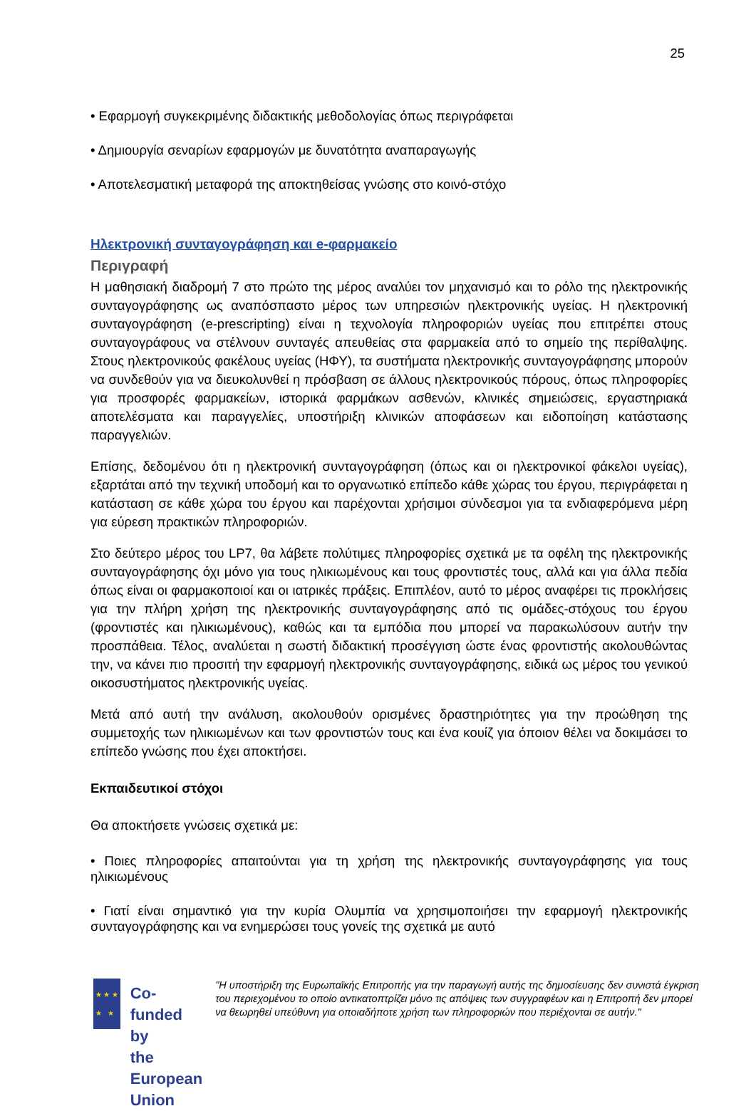25
• Εφαρμογή συγκεκριμένης διδακτικής μεθοδολογίας όπως περιγράφεται
• Δημιουργία σεναρίων εφαρμογών με δυνατότητα αναπαραγωγής
• Αποτελεσματική μεταφορά της αποκτηθείσας γνώσης στο κοινό-στόχο
Ηλεκτρονική συνταγογράφηση και e-φαρμακείο
Περιγραφή
Η μαθησιακή διαδρομή 7 στο πρώτο της μέρος αναλύει τον μηχανισμό και το ρόλο της ηλεκτρονικής συνταγογράφησης ως αναπόσπαστο μέρος των υπηρεσιών ηλεκτρονικής υγείας. Η ηλεκτρονική συνταγογράφηση (e-prescripting) είναι η τεχνολογία πληροφοριών υγείας που επιτρέπει στους συνταγογράφους να στέλνουν συνταγές απευθείας στα φαρμακεία από το σημείο της περίθαλψης. Στους ηλεκτρονικούς φακέλους υγείας (ΗΦΥ), τα συστήματα ηλεκτρονικής συνταγογράφησης μπορούν να συνδεθούν για να διευκολυνθεί η πρόσβαση σε άλλους ηλεκτρονικούς πόρους, όπως πληροφορίες για προσφορές φαρμακείων, ιστορικά φαρμάκων ασθενών, κλινικές σημειώσεις, εργαστηριακά αποτελέσματα και παραγγελίες, υποστήριξη κλινικών αποφάσεων και ειδοποίηση κατάστασης παραγγελιών.
Επίσης, δεδομένου ότι η ηλεκτρονική συνταγογράφηση (όπως και οι ηλεκτρονικοί φάκελοι υγείας), εξαρτάται από την τεχνική υποδομή και το οργανωτικό επίπεδο κάθε χώρας του έργου, περιγράφεται η κατάσταση σε κάθε χώρα του έργου και παρέχονται χρήσιμοι σύνδεσμοι για τα ενδιαφερόμενα μέρη για εύρεση πρακτικών πληροφοριών.
Στο δεύτερο μέρος του LP7, θα λάβετε πολύτιμες πληροφορίες σχετικά με τα οφέλη της ηλεκτρονικής συνταγογράφησης όχι μόνο για τους ηλικιωμένους και τους φροντιστές τους, αλλά και για άλλα πεδία όπως είναι οι φαρμακοποιοί και οι ιατρικές πράξεις. Επιπλέον, αυτό το μέρος αναφέρει τις προκλήσεις για την πλήρη χρήση της ηλεκτρονικής συνταγογράφησης από τις ομάδες-στόχους του έργου (φροντιστές και ηλικιωμένους), καθώς και τα εμπόδια που μπορεί να παρακωλύσουν αυτήν την προσπάθεια. Τέλος, αναλύεται η σωστή διδακτική προσέγγιση ώστε ένας φροντιστής ακολουθώντας την, να κάνει πιο προσιτή την εφαρμογή ηλεκτρονικής συνταγογράφησης, ειδικά ως μέρος του γενικού οικοσυστήματος ηλεκτρονικής υγείας.
Μετά από αυτή την ανάλυση, ακολουθούν ορισμένες δραστηριότητες για την προώθηση της συμμετοχής των ηλικιωμένων και των φροντιστών τους και ένα κουίζ για όποιον θέλει να δοκιμάσει το επίπεδο γνώσης που έχει αποκτήσει.
Εκπαιδευτικοί στόχοι
Θα αποκτήσετε γνώσεις σχετικά με:
• Ποιες πληροφορίες απαιτούνται για τη χρήση της ηλεκτρονικής συνταγογράφησης για τους ηλικιωμένους
• Γιατί είναι σημαντικό για την κυρία Ολυμπία να χρησιμοποιήσει την εφαρμογή ηλεκτρονικής συνταγογράφησης και να ενημερώσει τους γονείς της σχετικά με αυτό
★ ★ ★
★ ★
Co-funded by
the European Union
"Η υποστήριξη της Ευρωπαϊκής Επιτροπής για την παραγωγή αυτής της δημοσίευσης δεν συνιστά έγκριση του περιεχομένου το οποίο αντικατοπτρίζει μόνο τις απόψεις των συγγραφέων και η Επιτροπή δεν μπορεί να θεωρηθεί υπεύθυνη για οποιαδήποτε χρήση των πληροφοριών που περιέχονται σε αυτήν."